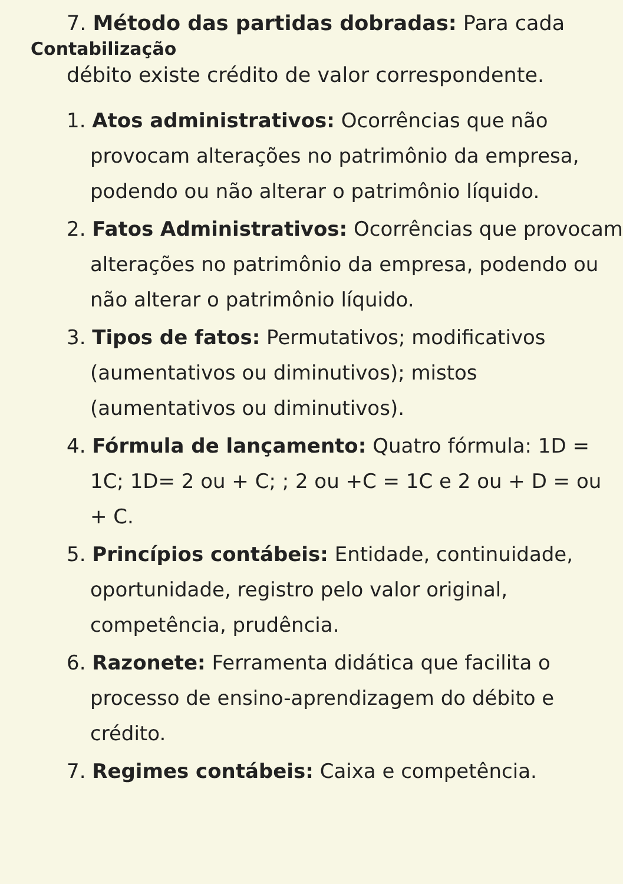7. Método das partidas dobradas: Para cada
Contabilização
débito existe crédito de valor correspondente.
1. Atos administrativos: Ocorrências que não provocam alterações no patrimônio da empresa, podendo ou não alterar o patrimônio líquido.
2. Fatos Administrativos: Ocorrências que provocam alterações no patrimônio da empresa, podendo ou não alterar o patrimônio líquido.
3. Tipos de fatos: Permutativos; modificativos (aumentativos ou diminutivos); mistos (aumentativos ou diminutivos).
4. Fórmula de lançamento: Quatro fórmula: 1D = 1C; 1D= 2 ou + C; ; 2 ou +C = 1C e 2 ou + D = ou + C.
5. Princípios contábeis: Entidade, continuidade, oportunidade, registro pelo valor original, competência, prudência.
6. Razonete: Ferramenta didática que facilita o processo de ensino-aprendizagem do débito e crédito.
7. Regimes contábeis: Caixa e competência.